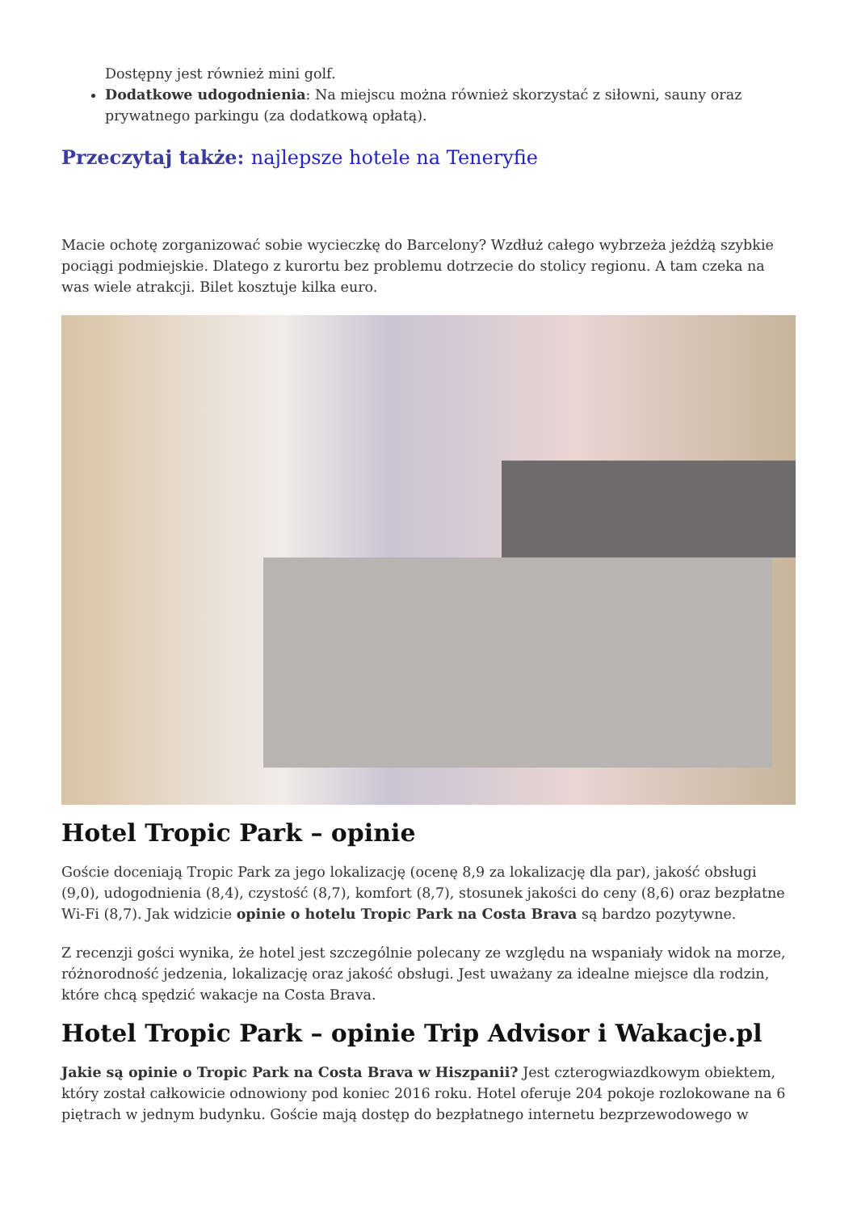Dostępny jest również mini golf.
Dodatkowe udogodnienia: Na miejscu można również skorzystać z siłowni, sauny oraz prywatnego parkingu (za dodatkową opłatą).
Przeczytaj także: najlepsze hotele na Teneryfie
Macie ochotę zorganizować sobie wycieczkę do Barcelony? Wzdłuż całego wybrzeża jeżdżą szybkie pociągi podmiejskie. Dlatego z kurortu bez problemu dotrzecie do stolicy regionu. A tam czeka na was wiele atrakcji. Bilet kosztuje kilka euro.
Hotel Tropic Park – opinie
Goście doceniają Tropic Park za jego lokalizację (ocenę 8,9 za lokalizację dla par), jakość obsługi (9,0), udogodnienia (8,4), czystość (8,7), komfort (8,7), stosunek jakości do ceny (8,6) oraz bezpłatne Wi-Fi (8,7). Jak widzicie opinie o hotelu Tropic Park na Costa Brava są bardzo pozytywne.
Z recenzji gości wynika, że hotel jest szczególnie polecany ze względu na wspaniały widok na morze, różnorodność jedzenia, lokalizację oraz jakość obsługi. Jest uważany za idealne miejsce dla rodzin, które chcą spędzić wakacje na Costa Brava.
Hotel Tropic Park – opinie Trip Advisor i Wakacje.pl
Jakie są opinie o Tropic Park na Costa Brava w Hiszpanii? Jest czterogwiazdkowym obiektem, który został całkowicie odnowiony pod koniec 2016 roku. Hotel oferuje 204 pokoje rozlokowane na 6 piętrach w jednym budynku. Goście mają dostęp do bezpłatnego internetu bezprzewodowego w